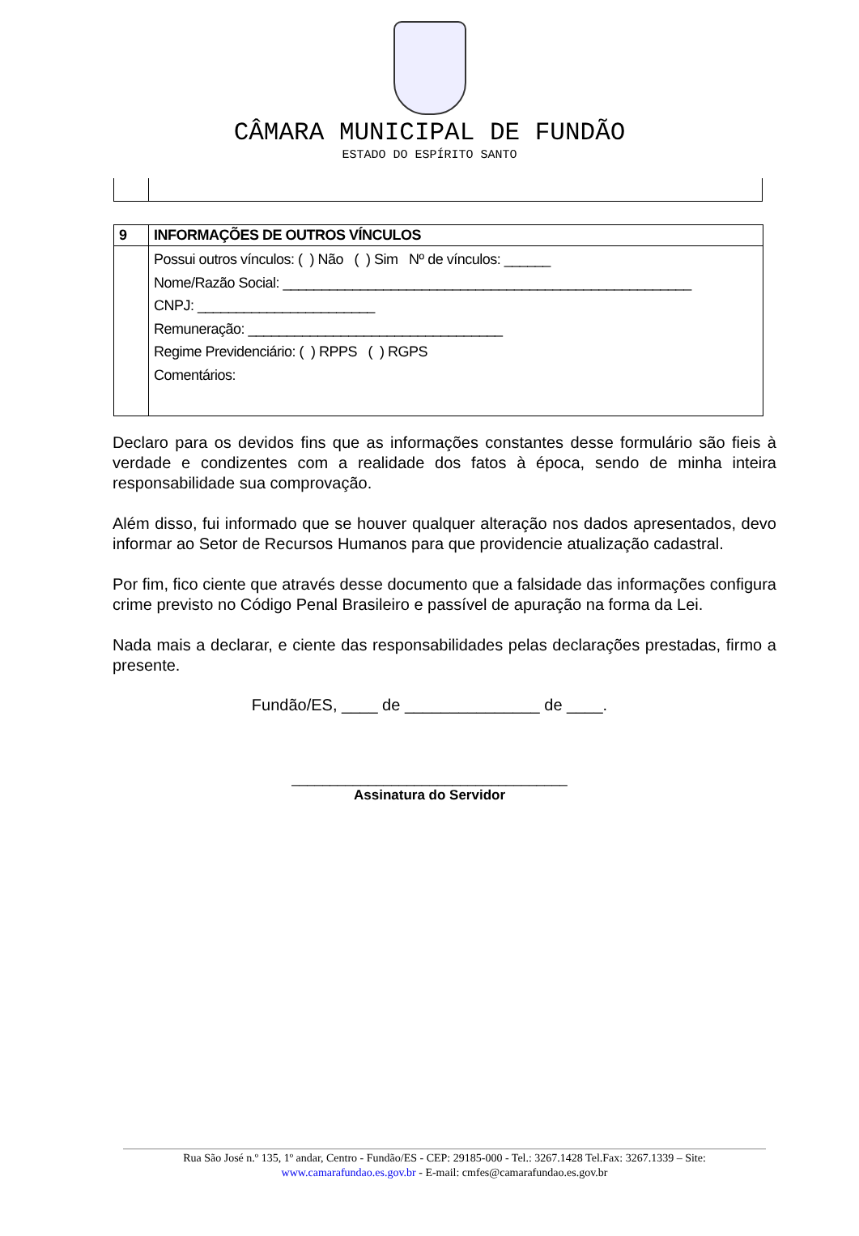CÂMARA MUNICIPAL DE FUNDÃO
ESTADO DO ESPÍRITO SANTO
| 9 | INFORMAÇÕES DE OUTROS VÍNCULOS |
| | Possui outros vínculos: ( ) Não ( ) Sim Nº de vínculos: ______ Nome/Razão Social: _____________________________________________________ CNPJ: _______________________ Remuneração: _________________________________ Regime Previdenciário: ( ) RPPS ( ) RGPS Comentários: |
Declaro para os devidos fins que as informações constantes desse formulário são fieis à verdade e condizentes com a realidade dos fatos à época, sendo de minha inteira responsabilidade sua comprovação.
Além disso, fui informado que se houver qualquer alteração nos dados apresentados, devo informar ao Setor de Recursos Humanos para que providencie atualização cadastral.
Por fim, fico ciente que através desse documento que a falsidade das informações configura crime previsto no Código Penal Brasileiro e passível de apuração na forma da Lei.
Nada mais a declarar, e ciente das responsabilidades pelas declarações prestadas, firmo a presente.
Fundão/ES, ____ de _______________ de ____.
____________________________________
Assinatura do Servidor
Rua São José n.º 135, 1º andar, Centro - Fundão/ES - CEP: 29185-000 - Tel.: 3267.1428 Tel.Fax: 3267.1339 – Site:
www.camarafundao.es.gov.br - E-mail: cmfes@camarafundao.es.gov.br